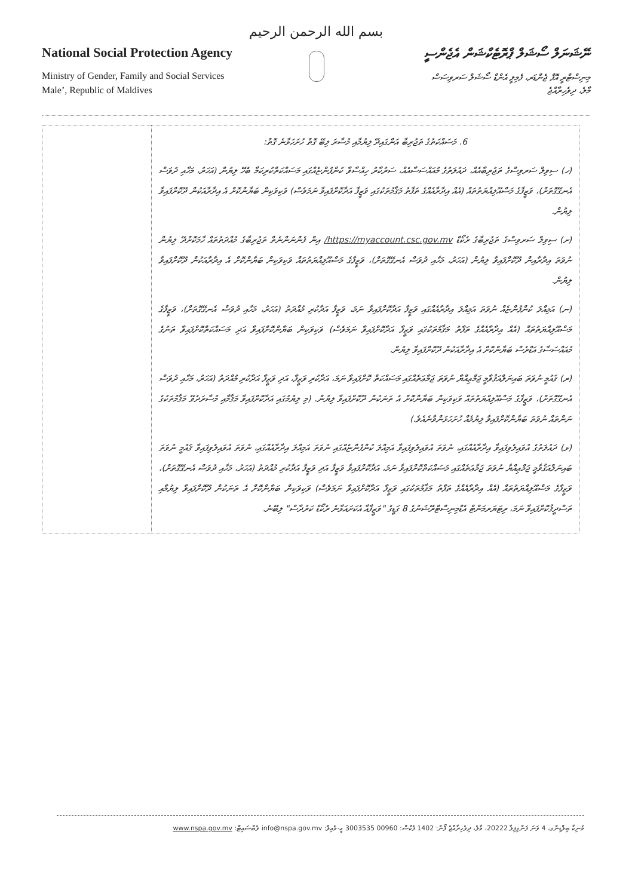بسم الله الرحمن الرحيم
National Social Protection Agency
Ministry of Gender, Family and Social Services
Male’, Republic of Maldives
ނޭޝަނަލް ސޯޝަލް ޕްރޮޓެކްޝަން އެޖެންސީ
މިނިސްޓްރީ އޮފް ޖެންޑަރ، ފެމިލީ އެންޑް ސޯޝަލް ސަރވިސަސް
މާލެ، ދިވެހިރާއްޖެ
| 6. މަސައްކަތުގެ ތަޖުރިބާ އަންގައިދޭ ލިޔުމާއި މުސާރަ ލިބޭ ގޮތް ހުށަހަޅާނެ ގޮތް: (ހ) ސިވިލް ސަރވިސްގެ ތަޖުރިބާއެއް، ދައުލަތުގެ މުއައްސަސާއެއް، ސަރުކާރު ހިއްސާވާ ކުންފުންޏެއްގައި މަސައްކަތްކުރިކަމާ ބެހޭ ލިޔުން (އަހަރު، މަހާއި ދުވަސް އެނގޭގޮތަށް)، ވަޒީފާގެ މަސްއޫލިއްޔަތުތައް (އެއް އިދާރާއެއްގެ ތަފާތު މަޤާމުތަކުގައި ވަޒީފާ އަދާކޮށްފައިވާ ނަމަވެސް) ވަކިވަކިން ބަޔާންކޮށް އެ އިދާރާއަކުން ދޫކޮށްފައިވާ ލިޔުން. (ށ) ސިވިލް ސަރވިސްގެ ތަޖުރިބާގެ ރެކޯޑް https://myaccount.csc.gov.mv/ އިން ފެންނަންނެތް ތަޖުރިބާގެ މުއްދަތުތައް ހާމަކޮށްދޭ ލިޔުން ނުވަތަ އިދާރާއިން ދޫކޮށްފައިވާ ލިޔުން (އަހަރު، މަހާއި ދުވަސް އެނގޭގޮތަށް)، ވަޒީފާގެ މަސްއޫލިއްޔަތުތައް ވަކިވަކިން ބަޔާންކޮށް އެ އިދާރާއަކުން ދޫކޮށްފައިވާ ލިޔުން. (ނ) އަމިއްލަ ކުންފުންޏެއް ނުވަތަ އަމިއްލަ އިދާރާއެއްގައި ވަޒީފާ އަދާކޮށްފައިވާ ނަމަ، ވަޒީފާ އަދާކުރި މުއްދަތު (އަހަރު، މަހާއި ދުވަސް އެނގޭގޮތަށް)، ވަޒީފާގެ މަސްއޫލިއްޔަތުތައް (އެއް އިދާރާއެއްގެ ތަފާތު މަޤާމުތަކުގައި ވަޒީފާ އަދާކޮށްފައިވާ ނަމަވެސް) ވަކިވަކިން ބަޔާންކޮށްފައިވާ އަދި މަސައްކަތްކޮށްފައިވާ ތަނުގެ މުއައްސަސާގެ އަޑްރެސް ބަޔާންކޮށް އެ އިދާރާއަކުން ދޫކޮށްފައިވާ ލިޔުން. (ރ) ޤައުމީ ނުވަތަ ބައިނަލްއަޤުވާމީ ޖަމްޢިއްޔާ ނުވަތަ ޖަމާޢަތެއްގައި މަސައްކަތް ކޮށްފައިވާ ނަމަ، އަދާކުރި ވަޒީފާ، އަދި ވަޒީފާ އަދާކުރި މުއްދަތު (އަހަރު، މަހާއި ދުވަސް އެނގޭގޮތަށް)، ވަޒީފާގެ މަސްއޫލިއްޔަތުތައް ވަކިވަކިން ބަޔާންކޮށް އެ ތަނަކުން ދޫކޮށްފައިވާ ލިޔުން. (މި ލިޔުމުގައި އަދާކޮށްފައިވާ މަޤާމާއި މުސާރަދެވޭ މަޤާމުތަކުގެ ނަންތައް ނުވަތަ ބަޔާންކޮށްފައިވާ ލިޔުމެއް ހުށަހަޅަންވާނެއެވެ.) (ޅ) ދައުލަތުގެ އުވައިލެވިފައިވާ އިދާރާއެއްގައި، ނުވަތަ އުވައިލެވިފައިވާ އަމިއްލަ ކުންފުންޏެއްގައި ނުވަތަ އަމިއްލަ އިދާރާއެއްގައި، ނުވަތަ އުވައިލެވިފައިވާ ޤައުމީ ނުވަތަ ބައިނަލްއަޤުވާމީ ޖަމްޢިއްޔާ ނުވަތަ ޖަމާޢަތެއްގައި މަސައްކަތްކޮށްފައިވާ ނަމަ، އަދާކޮށްފައިވާ ވަޒީފާ އަދި ވަޒީފާ އަދާކުރި މުއްދަތު (އަހަރު، މަހާއި ދުވަސް އެނގޭގޮތަށް)، ވަޒީފާގެ މަސްއޫލިއްޔަތުތައް (އެއް އިދާރާއެއްގެ ތަފާތު މަޤާމުތަކުގައި ވަޒީފާ އަދާކޮށްފައިވާ ނަމަވެސް) ވަކިވަކިން ބަޔާންކޮށް އެ ތަނަކުން ދޫކޮށްފައިވާ ލިޔުމާއި ތަސްދީޤުކޮށްފައިވާ ނަމަ، ރިޓަޔަރމަންޓް އެޑްމިނިސްޓްރޭޝަނުގެ 8 ގަޑީގެ "ވަޒީފާއާ އެކަށައަޅާނެ ރެކޯޑް ކަރުދާސް" ލިބޭނެ. | |
މުނިކާ ބިލްޑިންގ، 4 ވަނަ ފަންގިފިލާ 20222، މާލެ، ދިވެހިރާއްޖެ ފޯން: 1402 ފެކްސް: 00960 3003535 އީ-މެއިލް: info@nspa.gov.mv ވެބްސައިޓް: www.nspa.gov.mv